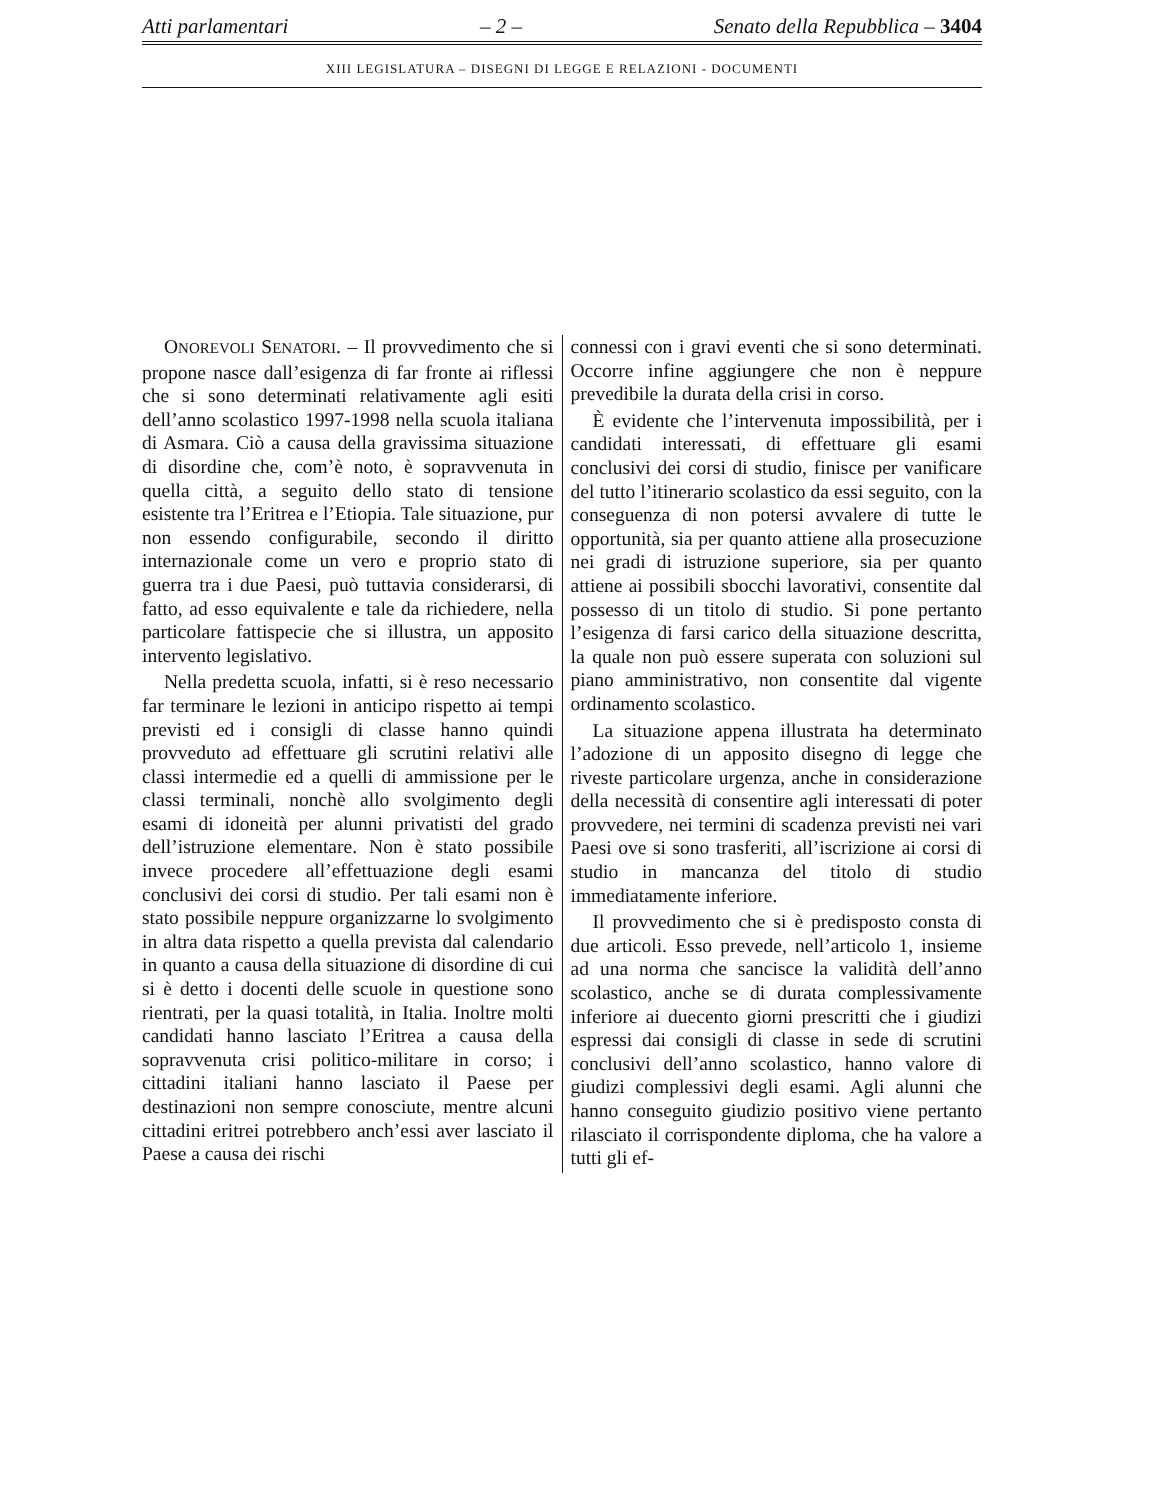Atti parlamentari – 2 – Senato della Repubblica – 3404
XIII LEGISLATURA – DISEGNI DI LEGGE E RELAZIONI - DOCUMENTI
ONOREVOLI SENATORI. – Il provvedimento che si propone nasce dall’esigenza di far fronte ai riflessi che si sono determinati relativamente agli esiti dell’anno scolastico 1997-1998 nella scuola italiana di Asmara. Ciò a causa della gravissima situazione di disordine che, com’è noto, è sopravvenuta in quella città, a seguito dello stato di tensione esistente tra l’Eritrea e l’Etiopia. Tale situazione, pur non essendo configurabile, secondo il diritto internazionale come un vero e proprio stato di guerra tra i due Paesi, può tuttavia considerarsi, di fatto, ad esso equivalente e tale da richiedere, nella particolare fattispecie che si illustra, un apposito intervento legislativo.
Nella predetta scuola, infatti, si è reso necessario far terminare le lezioni in anticipo rispetto ai tempi previsti ed i consigli di classe hanno quindi provveduto ad effettuare gli scrutini relativi alle classi intermedie ed a quelli di ammissione per le classi terminali, nonchè allo svolgimento degli esami di idoneità per alunni privatisti del grado dell’istruzione elementare. Non è stato possibile invece procedere all’effettuazione degli esami conclusivi dei corsi di studio. Per tali esami non è stato possibile neppure organizzarne lo svolgimento in altra data rispetto a quella prevista dal calendario in quanto a causa della situazione di disordine di cui si è detto i docenti delle scuole in questione sono rientrati, per la quasi totalità, in Italia. Inoltre molti candidati hanno lasciato l’Eritrea a causa della sopravvenuta crisi politico-militare in corso; i cittadini italiani hanno lasciato il Paese per destinazioni non sempre conosciute, mentre alcuni cittadini eritrei potrebbero anch’essi aver lasciato il Paese a causa dei rischi
connessi con i gravi eventi che si sono determinati. Occorre infine aggiungere che non è neppure prevedibile la durata della crisi in corso.
È evidente che l’intervenuta impossibilità, per i candidati interessati, di effettuare gli esami conclusivi dei corsi di studio, finisce per vanificare del tutto l’itinerario scolastico da essi seguito, con la conseguenza di non potersi avvalere di tutte le opportunità, sia per quanto attiene alla prosecuzione nei gradi di istruzione superiore, sia per quanto attiene ai possibili sbocchi lavorativi, consentite dal possesso di un titolo di studio. Si pone pertanto l’esigenza di farsi carico della situazione descritta, la quale non può essere superata con soluzioni sul piano amministrativo, non consentite dal vigente ordinamento scolastico.
La situazione appena illustrata ha determinato l’adozione di un apposito disegno di legge che riveste particolare urgenza, anche in considerazione della necessità di consentire agli interessati di poter provvedere, nei termini di scadenza previsti nei vari Paesi ove si sono trasferiti, all’iscrizione ai corsi di studio in mancanza del titolo di studio immediatamente inferiore.
Il provvedimento che si è predisposto consta di due articoli. Esso prevede, nell’articolo 1, insieme ad una norma che sancisce la validità dell’anno scolastico, anche se di durata complessivamente inferiore ai duecento giorni prescritti che i giudizi espressi dai consigli di classe in sede di scrutini conclusivi dell’anno scolastico, hanno valore di giudizi complessivi degli esami. Agli alunni che hanno conseguito giudizio positivo viene pertanto rilasciato il corrispondente diploma, che ha valore a tutti gli ef-